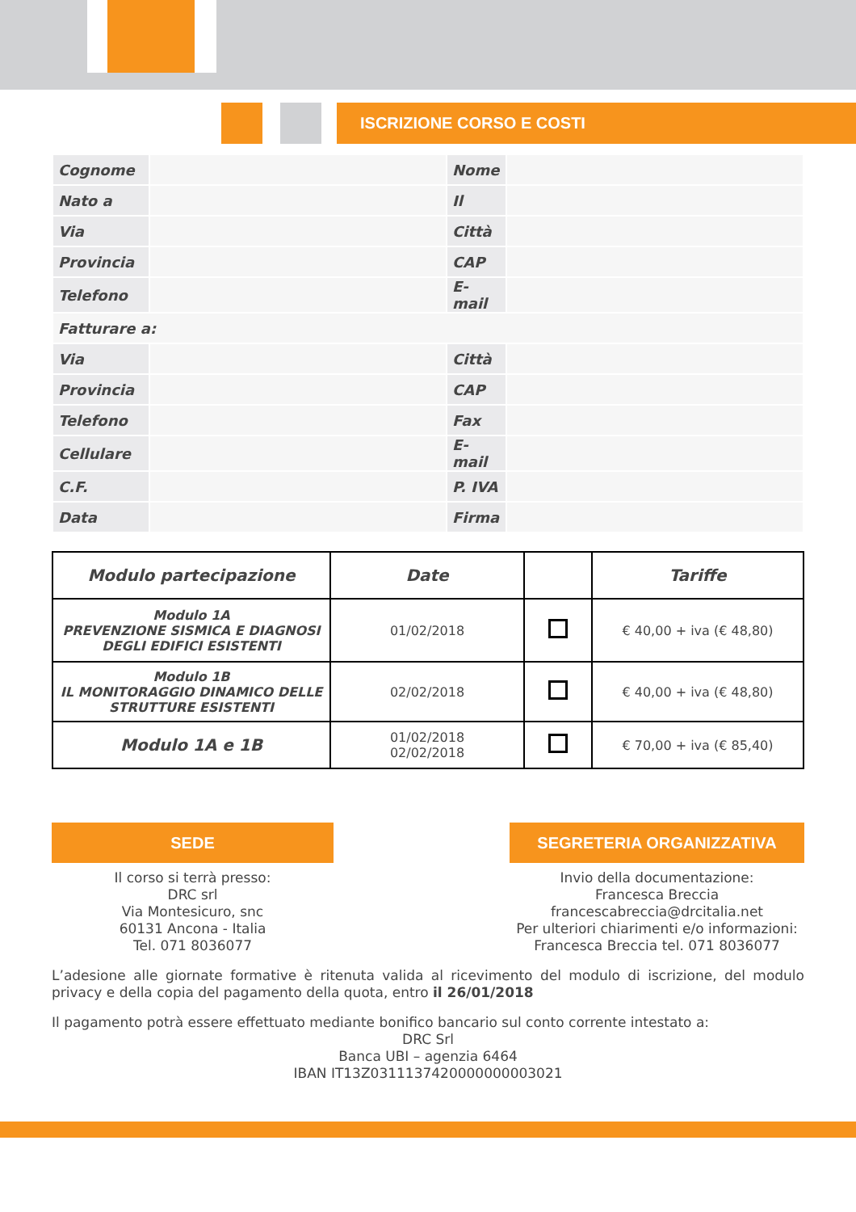ISCRIZIONE CORSO E COSTI
| Cognome | | Nome | |
| Nato a | | Il | |
| Via | | Città | |
| Provincia | | CAP | |
| Telefono | | E-mail | |
| Fatturare a: | | | |
| Via | | Città | |
| Provincia | | CAP | |
| Telefono | | Fax | |
| Cellulare | | E-mail | |
| C.F. | | P. IVA | |
| Data | | Firma | |
| Modulo partecipazione | Date | | Tariffe |
| --- | --- | --- | --- |
| Modulo 1A PREVENZIONE SISMICA E DIAGNOSI DEGLI EDIFICI ESISTENTI | 01/02/2018 | | € 40,00 + iva (€ 48,80) |
| Modulo 1B IL MONITORAGGIO DINAMICO DELLE STRUTTURE ESISTENTI | 02/02/2018 | | € 40,00 + iva (€ 48,80) |
| Modulo 1A e 1B | 01/02/2018 02/02/2018 | | € 70,00 + iva (€ 85,40) |
SEDE
Il corso si terrà presso:
DRC srl
Via Montesicuro, snc
60131 Ancona - Italia
Tel. 071 8036077
SEGRETERIA ORGANIZZATIVA
Invio della documentazione:
Francesca Breccia
francescabreccia@drcitalia.net
Per ulteriori chiarimenti e/o informazioni:
Francesca Breccia tel. 071 8036077
L’adesione alle giornate formative è ritenuta valida al ricevimento del modulo di iscrizione, del modulo privacy e della copia del pagamento della quota, entro il 26/01/2018
Il pagamento potrà essere effettuato mediante bonifico bancario sul conto corrente intestato a:
DRC Srl
Banca UBI – agenzia 6464
IBAN IT13Z0311137420000000003021